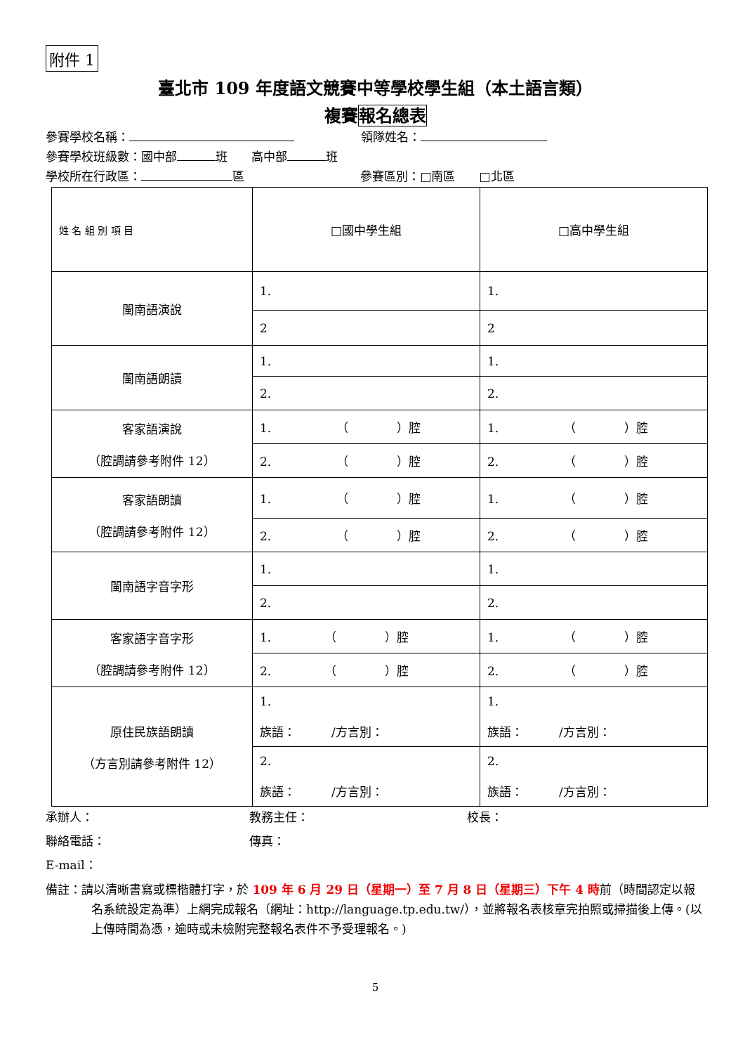附件 1
臺北市 109 年度語文競賽中等學校學生組（本土語言類）
複賽報名總表
參賽學校名稱： 領隊姓名：
參賽學校班級數：國中部 班　　高中部 班
學校所在行政區： 區 參賽區別：□南區　　□北區
| 姓 名 組 別 項 目 | □國中學生組 | □高中學生組 |
| 閩南語演說 | 1. | 1. |
| | 2 | 2 |
| 閩南語朗讀 | 1. | 1. |
| | 2. | 2. |
| 客家語演說 （腔調請參考附件 12） | 1. （ ）腔 | 1. （ ）腔 |
| | 2. （ ）腔 | 2. （ ）腔 |
| 客家語朗讀 （腔調請參考附件 12） | 1. （ ）腔 | 1. （ ）腔 |
| | 2. （ ）腔 | 2. （ ）腔 |
| 閩南語字音字形 | 1. | 1. |
| | 2. | 2. |
| 客家語字音字形 （腔調請參考附件 12） | 1. （ ）腔 | 1. （ ）腔 |
| | 2. （ ）腔 | 2. （ ）腔 |
| 原住民族語朗讀 （方言別請參考附件 12） | 1. 族語： /方言別： | 1. 族語： /方言別： |
| | 2. 族語： /方言別： | 2. 族語： /方言別： |
承辦人： 教務主任： 校長：
聯絡電話： 傳真：
E-mail：
備註：請以清晰書寫或標楷體打字，於 109 年 6 月 29 日（星期一）至 7 月 8 日（星期三）下午 4 時前（時間認定以報名系統設定為準）上網完成報名（網址：http://language.tp.edu.tw/），並將報名表核章完拍照或掃描後上傳。(以上傳時間為憑，逾時或未檢附完整報名表件不予受理報名。)
5